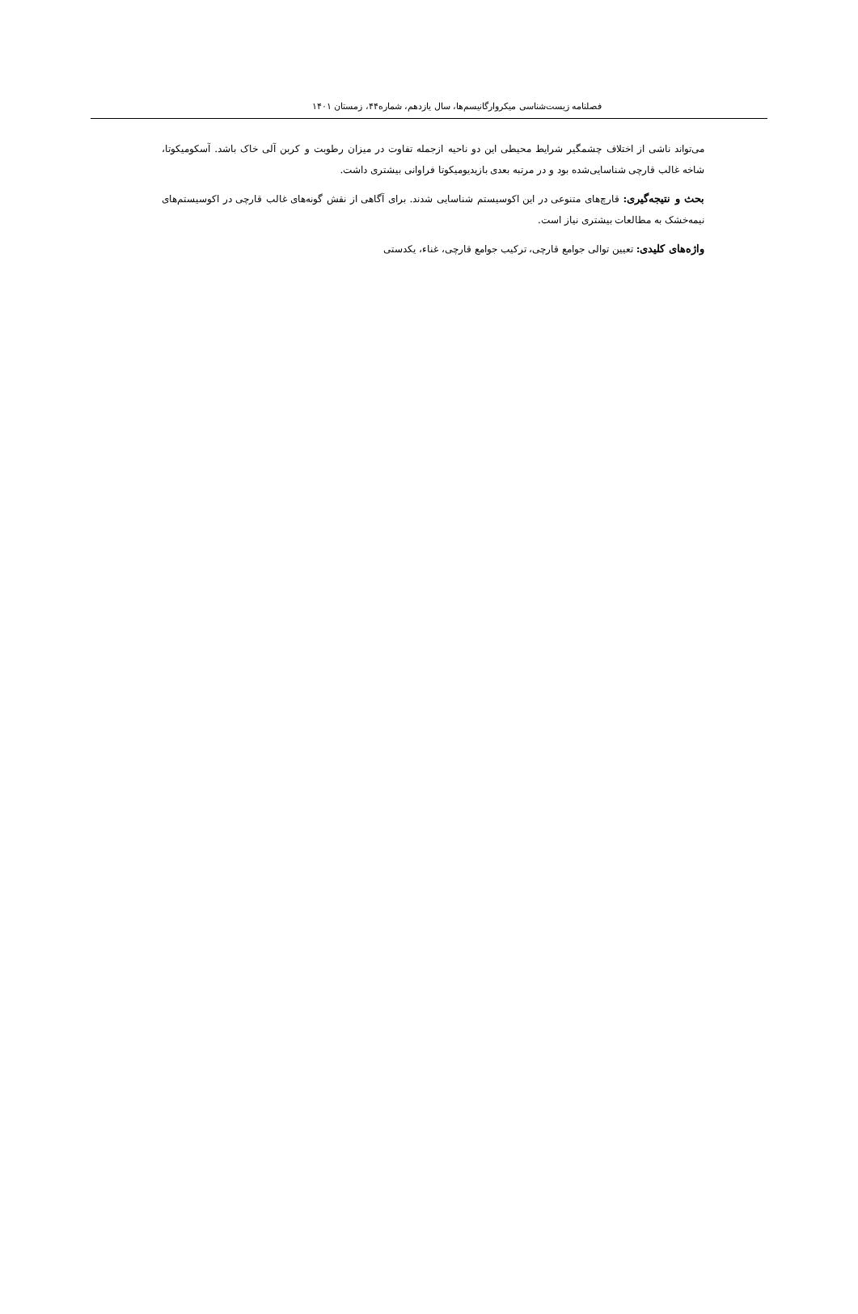فصلنامه زیست‌شناسی میکروارگانیسم‌ها، سال یازدهم، شماره۴۴، زمستان ۱۴۰۱
می‌تواند ناشی از اختلاف چشمگیر شرایط محیطی این دو ناحیه ازجمله تفاوت در میزان رطوبت و کربن آلی خاک باشد. آسکومیکوتا، شاخه غالب قارچی شناسایی‌شده بود و در مرتبه بعدی بازیدیومیکوتا فراوانی بیشتری داشت.
بحث و نتیجه‌گیری: قارچ‌های متنوعی در این اکوسیستم شناسایی شدند. برای آگاهی از نقش گونه‌های غالب قارچی در اکوسیستم‌های نیمه‌خشک به مطالعات بیشتری نیاز است.
واژه‌های کلیدی: تعیین توالی جوامع قارچی، ترکیب جوامع قارچی، غناء، یکدستی